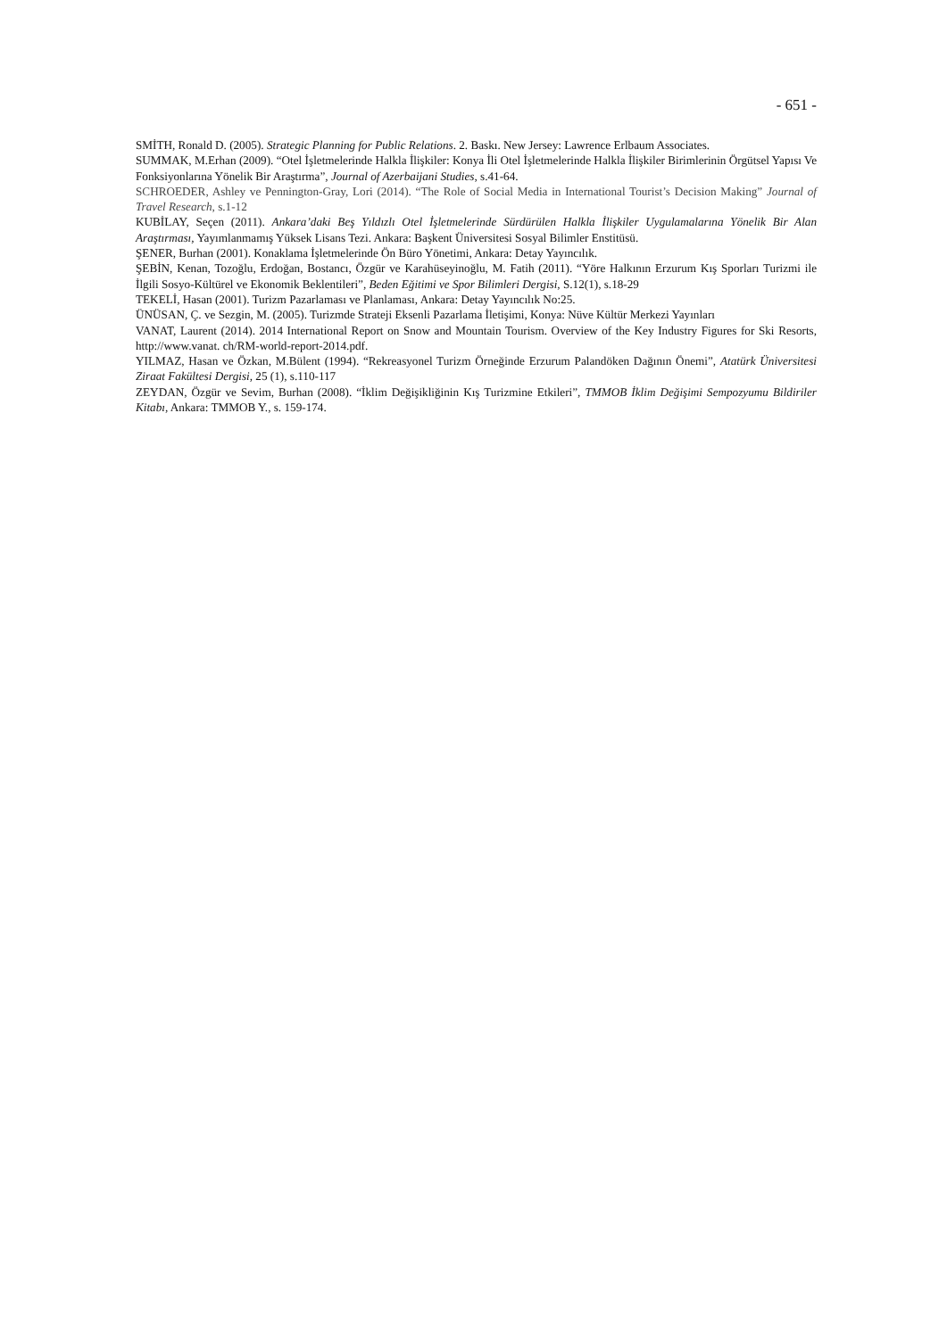- 651 -
SMİTH, Ronald D. (2005). Strategic Planning for Public Relations. 2. Baskı. New Jersey: Lawrence Erlbaum Associates.
SUMMAK, M.Erhan (2009). “Otel İşletmelerinde Halkla İlişkiler: Konya İli Otel İşletmelerinde Halkla İlişkiler Birimlerinin Örgütsel Yapısı Ve Fonksiyonlarına Yönelik Bir Araştırma”, Journal of Azerbaijani Studies, s.41-64.
SCHROEDER, Ashley ve Pennington-Gray, Lori (2014). “The Role of Social Media in International Tourist’s Decision Making” Journal of Travel Research, s.1-12
KUBİLAY, Seçen (2011). Ankara’daki Beş Yıldızlı Otel İşletmelerinde Sürdürülen Halkla İlişkiler Uygulamalarına Yönelik Bir Alan Araştırması, Yayımlanmamış Yüksek Lisans Tezi. Ankara: Başkent Üniversitesi Sosyal Bilimler Enstitüsü.
ŞENER, Burhan (2001). Konaklama İşletmelerinde Ön Büro Yönetimi, Ankara: Detay Yayıncılık.
ŞEBİN, Kenan, Tozoğlu, Erdoğan, Bostancı, Özgür ve Karahüseyinoğlu, M. Fatih (2011). “Yöre Halkının Erzurum Kış Sporları Turizmi ile İlgili Sosyo-Kültürel ve Ekonomik Beklentileri”, Beden Eğitimi ve Spor Bilimleri Dergisi, S.12(1), s.18-29
TEKELİ, Hasan (2001). Turizm Pazarlaması ve Planlaması, Ankara: Detay Yayıncılık No:25.
ÜNÜSAN, Ç. ve Sezgin, M. (2005). Turizmde Strateji Eksenli Pazarlama İletişimi, Konya: Nüve Kültür Merkezi Yayınları
VANAT, Laurent (2014). 2014 International Report on Snow and Mountain Tourism. Overview of the Key Industry Figures for Ski Resorts, http://www.vanat. ch/RM-world-report-2014.pdf.
YILMAZ, Hasan ve Özkan, M.Bülent (1994). “Rekreasyonel Turizm Örneğinde Erzurum Palandöken Dağının Önemi”, Atatürk Üniversitesi Ziraat Fakültesi Dergisi, 25 (1), s.110-117
ZEYDAN, Özgür ve Sevim, Burhan (2008). “İklim Değişikliğinin Kış Turizmine Etkileri”, TMMOB İklim Değişimi Sempozyumu Bildiriler Kitabı, Ankara: TMMOB Y., s. 159-174.